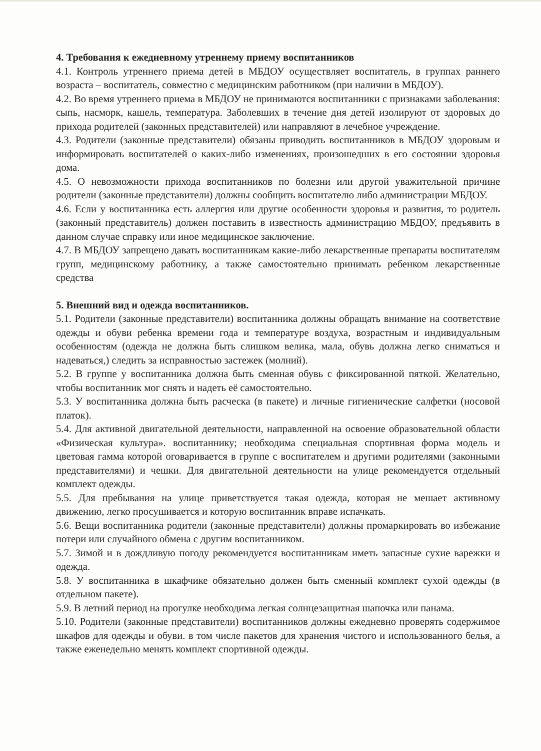4. Требования к ежедневному утреннему приему воспитанников
4.1. Контроль утреннего приема детей в МБДОУ осуществляет воспитатель, в группах раннего возраста – воспитатель, совместно с медицинским работником (при наличии в МБДОУ).
4.2. Во время утреннего приема в МБДОУ не принимаются воспитанники с признаками заболевания: сыпь, насморк, кашель, температура. Заболевших в течение дня детей изолируют от здоровых до прихода родителей (законных представителей) или направляют в лечебное учреждение.
4.3. Родители (законные представители) обязаны приводить воспитанников в МБДОУ здоровым и информировать воспитателей о каких-либо изменениях, произошедших в его состоянии здоровья дома.
4.5. О невозможности прихода воспитанников по болезни или другой уважительной причине родители (законные представители) должны сообщить воспитателю либо администрации МБДОУ.
4.6. Если у воспитанника есть аллергия или другие особенности здоровья и развития, то родитель (законный представитель) должен поставить в известность администрацию МБДОУ, предъявить в данном случае справку или иное медицинское заключение.
4.7. В МБДОУ запрещено давать воспитанникам какие-либо лекарственные препараты воспитателям групп, медицинскому работнику, а также самостоятельно принимать ребенком лекарственные средства
5. Внешний вид и одежда воспитанников.
5.1. Родители (законные представители) воспитанника должны обращать внимание на соответствие одежды и обуви ребенка времени года и температуре воздуха, возрастным и индивидуальным особенностям (одежда не должна быть слишком велика, мала, обувь должна легко сниматься и надеваться,) следить за исправностью застежек (молний).
5.2. В группе у воспитанника должна быть сменная обувь с фиксированной пяткой. Желательно, чтобы воспитанник мог снять и надеть её самостоятельно.
5.3. У воспитанника должна быть расческа (в пакете) и личные гигиенические салфетки (носовой платок).
5.4. Для активной двигательной деятельности, направленной на освоение образовательной области «Физическая культура». воспитаннику; необходима специальная спортивная форма модель и цветовая гамма которой оговаривается в группе с воспитателем и другими родителями (законными представителями) и чешки. Для двигательной деятельности на улице рекомендуется отдельный комплект одежды.
5.5. Для пребывания на улице приветствуется такая одежда, которая не мешает активному движению, легко просушивается и которую воспитанник вправе испачкать.
5.6. Вещи воспитанника родители (законные представители) должны промаркировать во избежание потери или случайного обмена с другим воспитанником.
5.7. Зимой и в дождливую погоду рекомендуется воспитанникам иметь запасные сухие варежки и одежда.
5.8. У воспитанника в шкафчике обязательно должен быть сменный комплект сухой одежды (в отдельном пакете).
5.9. В летний период на прогулке необходима легкая солнцезащитная шапочка или панама.
5.10. Родители (законные представители) воспитанников должны ежедневно проверять содержимое шкафов для одежды и обуви. в том числе пакетов для хранения чистого и использованного белья, а также еженедельно менять комплект спортивной одежды.